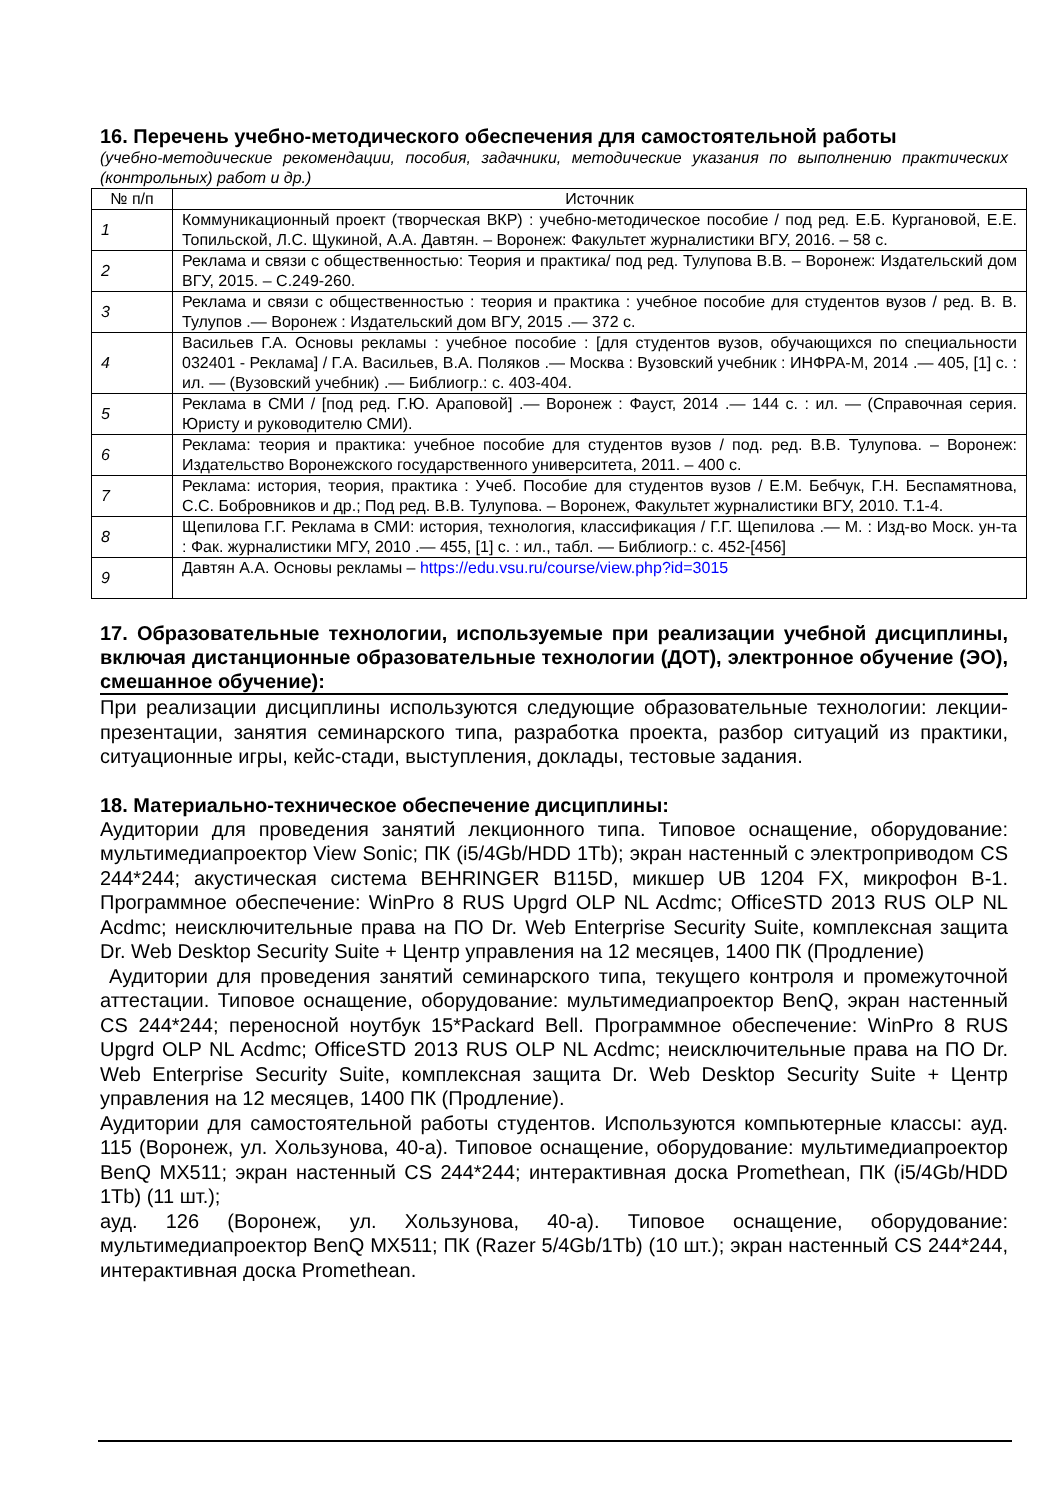16. Перечень учебно-методического обеспечения для самостоятельной работы
(учебно-методические рекомендации, пособия, задачники, методические указания по выполнению практических (контрольных) работ и др.)
| № п/п | Источник |
| --- | --- |
| 1 | Коммуникационный проект (творческая ВКР) : учебно-методическое пособие / под ред. Е.Б. Кургановой, Е.Е. Топильской, Л.С. Щукиной, А.А. Давтян. – Воронеж: Факультет журналистики ВГУ, 2016. – 58 с. |
| 2 | Реклама и связи с общественностью: Теория и практика/ под ред. Тулупова В.В. – Воронеж: Издательский дом ВГУ, 2015. – С.249-260. |
| 3 | Реклама и связи с общественностью : теория и практика : учебное пособие для студентов вузов / ред. В. В. Тулупов .— Воронеж : Издательский дом ВГУ, 2015 .— 372 с. |
| 4 | Васильев Г.А. Основы рекламы : учебное пособие : [для студентов вузов, обучающихся по специальности 032401 - Реклама] / Г.А. Васильев, В.А. Поляков .— Москва : Вузовский учебник : ИНФРА-М, 2014 .— 405, [1] с. : ил. — (Вузовский учебник) .— Библиогр.: с. 403-404. |
| 5 | Реклама в СМИ / [под ред. Г.Ю. Араповой] .— Воронеж : Фауст, 2014 .— 144 с. : ил. — (Справочная серия. Юристу и руководителю СМИ). |
| 6 | Реклама: теория и практика: учебное пособие для студентов вузов / под. ред. В.В. Тулупова. – Воронеж: Издательство Воронежского государственного университета, 2011. – 400 с. |
| 7 | Реклама: история, теория, практика : Учеб. Пособие для студентов вузов / Е.М. Бебчук, Г.Н. Беспамятнова, С.С. Бобровников и др.; Под ред. В.В. Тулупова. – Воронеж, Факультет журналистики ВГУ, 2010. Т.1-4. |
| 8 | Щепилова Г.Г. Реклама в СМИ: история, технология, классификация / Г.Г. Щепилова .— М. : Изд-во Моск. ун-та : Фак. журналистики МГУ, 2010 .— 455, [1] с. : ил., табл. — Библиогр.: с. 452-[456] |
| 9 | Давтян А.А. Основы рекламы – https://edu.vsu.ru/course/view.php?id=3015 |
17. Образовательные технологии, используемые при реализации учебной дисциплины, включая дистанционные образовательные технологии (ДОТ), электронное обучение (ЭО), смешанное обучение):
При реализации дисциплины используются следующие образовательные технологии: лекции-презентации, занятия семинарского типа, разработка проекта, разбор ситуаций из практики, ситуационные игры, кейс-стади, выступления, доклады, тестовые задания.
18. Материально-техническое обеспечение дисциплины:
Аудитории для проведения занятий лекционного типа. Типовое оснащение, оборудование: мультимедиапроектор View Sonic; ПК (i5/4Gb/HDD 1Tb); экран настенный с электроприводом CS 244*244; акустическая система BEHRINGER B115D, микшер UB 1204 FX, микрофон В-1. Программное обеспечение: WinPro 8 RUS Upgrd OLP NL Acdmc; OfficeSTD 2013 RUS OLP NL Acdmc; неисключительные права на ПО Dr. Web Enterprise Security Suite, комплексная защита Dr. Web Desktop Security Suite + Центр управления на 12 месяцев, 1400 ПК (Продление)
Аудитории для проведения занятий семинарского типа, текущего контроля и промежуточной аттестации. Типовое оснащение, оборудование: мультимедиапроектор BenQ, экран настенный CS 244*244; переносной ноутбук 15*Packard Bell. Программное обеспечение: WinPro 8 RUS Upgrd OLP NL Acdmc; OfficeSTD 2013 RUS OLP NL Acdmc; неисключительные права на ПО Dr. Web Enterprise Security Suite, комплексная защита Dr. Web Desktop Security Suite + Центр управления на 12 месяцев, 1400 ПК (Продление).
Аудитории для самостоятельной работы студентов. Используются компьютерные классы: ауд. 115 (Воронеж, ул. Хользунова, 40-а). Типовое оснащение, оборудование: мультимедиапроектор BenQ MX511; экран настенный CS 244*244; интерактивная доска Promethean, ПК (i5/4Gb/HDD 1Tb) (11 шт.);
ауд. 126 (Воронеж, ул. Хользунова, 40-а). Типовое оснащение, оборудование: мультимедиапроектор BenQ MX511; ПК (Razer 5/4Gb/1Tb) (10 шт.); экран настенный CS 244*244, интерактивная доска Promethean.